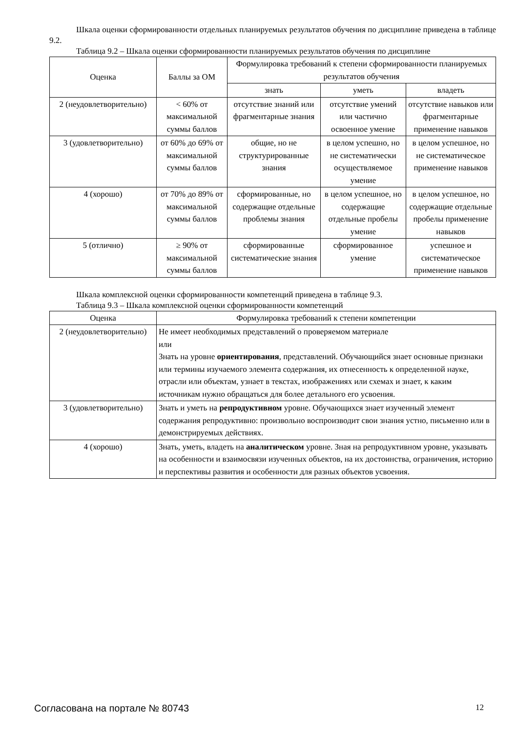Шкала оценки сформированности отдельных планируемых результатов обучения по дисциплине приведена в таблице 9.2.
Таблица 9.2 – Шкала оценки сформированности планируемых результатов обучения по дисциплине
| Оценка | Баллы за ОМ | Формулировка требований к степени сформированности планируемых результатов обучения | | |
| --- | --- | --- | --- | --- |
| | | знать | уметь | владеть |
| 2 (неудовлетворительно) | < 60% от максимальной суммы баллов | отсутствие знаний или фрагментарные знания | отсутствие умений или частично освоенное умение | отсутствие навыков или фрагментарные применение навыков |
| 3 (удовлетворительно) | от 60% до 69% от максимальной суммы баллов | общие, но не структурированные знания | в целом успешно, но не систематически осуществляемое умение | в целом успешное, но не систематическое применение навыков |
| 4 (хорошо) | от 70% до 89% от максимальной суммы баллов | сформированные, но содержащие отдельные проблемы знания | в целом успешное, но содержащие отдельные пробелы умение | в целом успешное, но содержащие отдельные пробелы применение навыков |
| 5 (отлично) | ≥ 90% от максимальной суммы баллов | сформированные систематические знания | сформированное умение | успешное и систематическое применение навыков |
Шкала комплексной оценки сформированности компетенций приведена в таблице 9.3.
Таблица 9.3 – Шкала комплексной оценки сформированности компетенций
| Оценка | Формулировка требований к степени компетенции |
| --- | --- |
| 2 (неудовлетворительно) | Не имеет необходимых представлений о проверяемом материале или Знать на уровне ориентирования , представлений. Обучающийся знает основные признаки или термины изучаемого элемента содержания, их отнесенность к определенной науке, отрасли или объектам, узнает в текстах, изображениях или схемах и знает, к каким источникам нужно обращаться для более детального его усвоения. |
| 3 (удовлетворительно) | Знать и уметь на репродуктивном уровне. Обучающихся знает изученный элемент содержания репродуктивно: произвольно воспроизводит свои знания устно, письменно или в демонстрируемых действиях. |
| 4 (хорошо) | Знать, уметь, владеть на аналитическом уровне. Зная на репродуктивном уровне, указывать на особенности и взаимосвязи изученных объектов, на их достоинства, ограничения, историю и перспективы развития и особенности для разных объектов усвоения. |
Согласована на портале № 80743 12